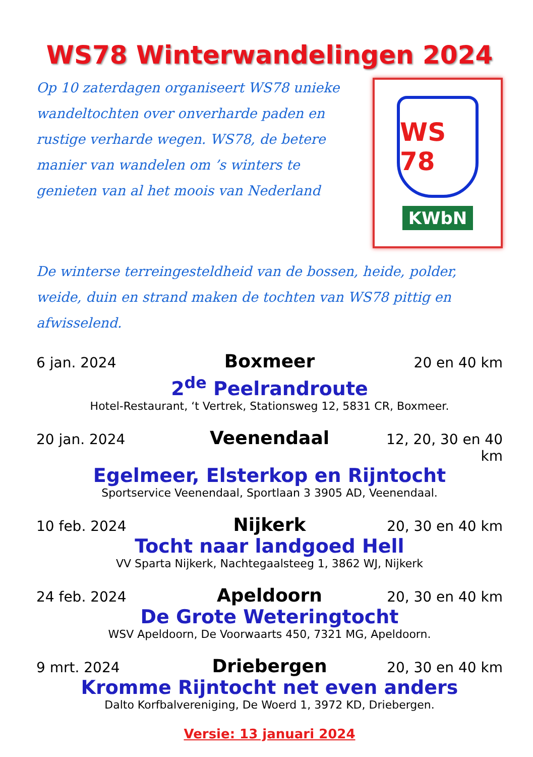WS78 Winterwandelingen 2024
Op 10 zaterdagen organiseert WS78 unieke wandeltochten over onverharde paden en rustige verharde wegen. WS78, de betere manier van wandelen om ’s winters te genieten van al het moois van Nederland
WS 78
KWbN
De winterse terreingesteldheid van de bossen, heide, polder, weide, duin en strand maken de tochten van WS78 pittig en afwisselend.
6 jan. 2024 Boxmeer 20 en 40 km
2<sup>de</sup> Peelrandroute
Hotel-Restaurant, ‘t Vertrek, Stationsweg 12, 5831 CR, Boxmeer.
20 jan. 2024 Veenendaal 12, 20, 30 en 40 km
Egelmeer, Elsterkop en Rijntocht
Sportservice Veenendaal, Sportlaan 3 3905 AD, Veenendaal.
10 feb. 2024 Nijkerk 20, 30 en 40 km
Tocht naar landgoed Hell
VV Sparta Nijkerk, Nachtegaalsteeg 1, 3862 WJ, Nijkerk
24 feb. 2024 Apeldoorn 20, 30 en 40 km
De Grote Weteringtocht
WSV Apeldoorn, De Voorwaarts 450, 7321 MG, Apeldoorn.
9 mrt. 2024 Driebergen 20, 30 en 40 km
Kromme Rijntocht net even anders
Dalto Korfbalvereniging, De Woerd 1, 3972 KD, Driebergen.
Versie: 13 januari 2024